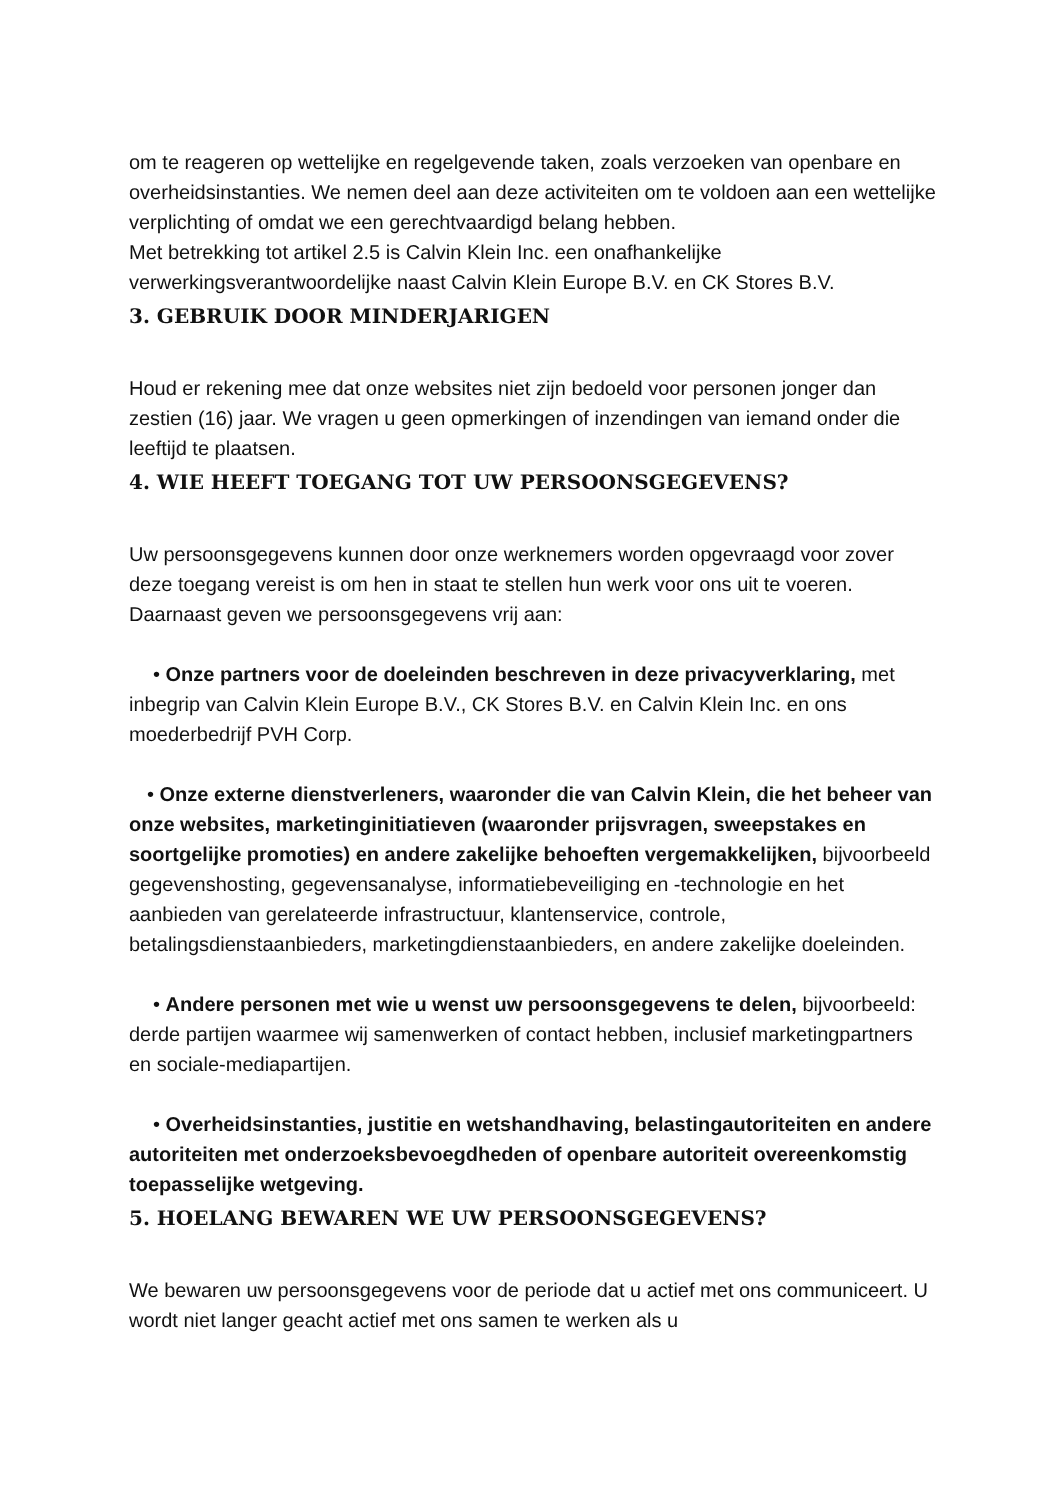om te reageren op wettelijke en regelgevende taken, zoals verzoeken van openbare en overheidsinstanties. We nemen deel aan deze activiteiten om te voldoen aan een wettelijke verplichting of omdat we een gerechtvaardigd belang hebben.
Met betrekking tot artikel 2.5 is Calvin Klein Inc. een onafhankelijke verwerkingsverantwoordelijke naast Calvin Klein Europe B.V. en CK Stores B.V.
3. GEBRUIK DOOR MINDERJARIGEN
Houd er rekening mee dat onze websites niet zijn bedoeld voor personen jonger dan zestien (16) jaar. We vragen u geen opmerkingen of inzendingen van iemand onder die leeftijd te plaatsen.
4. WIE HEEFT TOEGANG TOT UW PERSOONSGEGEVENS?
Uw persoonsgegevens kunnen door onze werknemers worden opgevraagd voor zover deze toegang vereist is om hen in staat te stellen hun werk voor ons uit te voeren. Daarnaast geven we persoonsgegevens vrij aan:
• Onze partners voor de doeleinden beschreven in deze privacyverklaring, met inbegrip van Calvin Klein Europe B.V., CK Stores B.V. en Calvin Klein Inc. en ons moederbedrijf PVH Corp.
• Onze externe dienstverleners, waaronder die van Calvin Klein, die het beheer van onze websites, marketinginitiatieven (waaronder prijsvragen, sweepstakes en soortgelijke promoties) en andere zakelijke behoeften vergemakkelijken, bijvoorbeeld gegevenshosting, gegevensanalyse, informatiebeveiliging en -technologie en het aanbieden van gerelateerde infrastructuur, klantenservice, controle, betalingsdienstaanbieders, marketingdienstaanbieders, en andere zakelijke doeleinden.
• Andere personen met wie u wenst uw persoonsgegevens te delen, bijvoorbeeld: derde partijen waarmee wij samenwerken of contact hebben, inclusief marketingpartners en sociale-mediapartijen.
• Overheidsinstanties, justitie en wetshandhaving, belastingautoriteiten en andere autoriteiten met onderzoeksbevoegdheden of openbare autoriteit overeenkomstig toepasselijke wetgeving.
5. HOELANG BEWAREN WE UW PERSOONSGEGEVENS?
We bewaren uw persoonsgegevens voor de periode dat u actief met ons communiceert. U wordt niet langer geacht actief met ons samen te werken als u